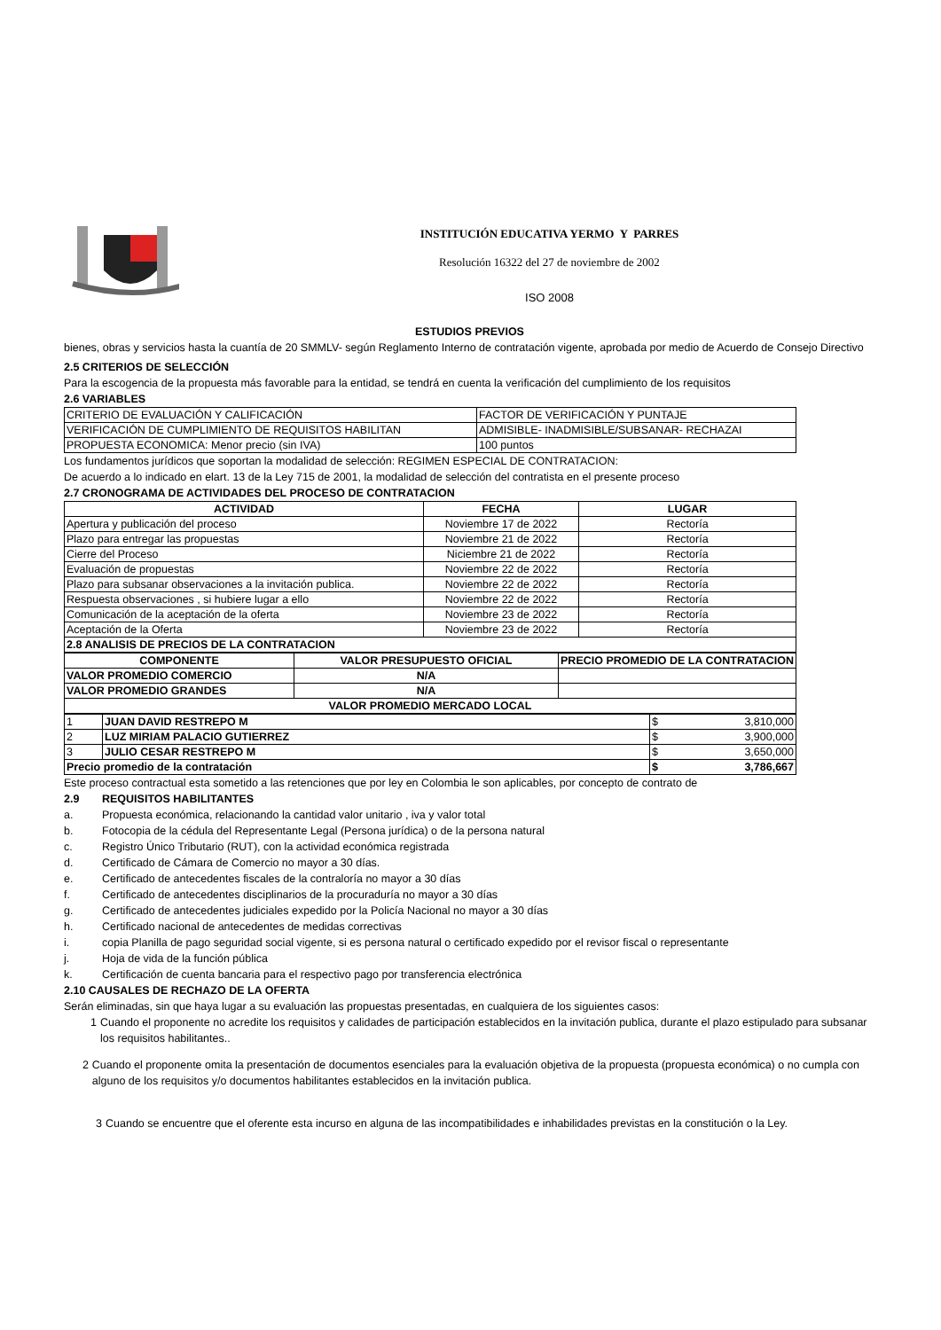INSTITUCIÓN EDUCATIVA YERMO Y PARRES
Resolución 16322 del 27 de noviembre de 2002
ISO 2008
ESTUDIOS PREVIOS
bienes, obras y servicios hasta la cuantía de 20 SMMLV- según Reglamento Interno de contratación vigente, aprobada por medio de Acuerdo de Consejo Directivo
2.5 CRITERIOS DE SELECCIÓN
Para la escogencia de la propuesta más favorable para la entidad, se tendrá en cuenta la verificación del cumplimiento de los requisitos
2.6 VARIABLES
| CRITERIO DE EVALUACIÓN Y CALIFICACIÓN | FACTOR DE VERIFICACIÓN Y PUNTAJE |
| VERIFICACIÓN DE CUMPLIMIENTO DE REQUISITOS HABILITAN | ADMISIBLE- INADMISIBLE/SUBSANAR- RECHAZAI |
| PROPUESTA ECONOMICA: Menor precio (sin IVA) | 100 puntos |
Los fundamentos jurídicos que soportan la modalidad de selección: REGIMEN ESPECIAL DE CONTRATACION:
De acuerdo a lo indicado en elart. 13 de la Ley 715 de 2001, la modalidad de selección del contratista en el presente proceso
2.7 CRONOGRAMA DE ACTIVIDADES DEL PROCESO DE CONTRATACION
| ACTIVIDAD | FECHA | LUGAR |
| --- | --- | --- |
| Apertura y publicación del proceso | Noviembre 17 de 2022 | Rectoría |
| Plazo para entregar las propuestas | Noviembre 21 de 2022 | Rectoría |
| Cierre del Proceso | Niciembre 21 de 2022 | Rectoría |
| Evaluación de propuestas | Noviembre 22 de 2022 | Rectoría |
| Plazo para subsanar observaciones a la invitación publica. | Noviembre 22 de 2022 | Rectoría |
| Respuesta observaciones , si hubiere lugar a ello | Noviembre 22 de 2022 | Rectoría |
| Comunicación de la aceptación de la oferta | Noviembre 23 de 2022 | Rectoría |
| Aceptación de la Oferta | Noviembre 23 de 2022 | Rectoría |
| 2.8 ANALISIS DE PRECIOS DE LA CONTRATACION | | |
| COMPONENTE | VALOR PRESUPUESTO OFICIAL | PRECIO PROMEDIO DE LA CONTRATACION |
| --- | --- | --- |
| VALOR PROMEDIO COMERCIO | N/A | |
| VALOR PROMEDIO GRANDES | N/A | |
| VALOR PROMEDIO MERCADO LOCAL | | |
| 1 | JUAN DAVID RESTREPO M | $ 3,810,000 |
| 2 | LUZ MIRIAM PALACIO GUTIERREZ | $ 3,900,000 |
| 3 | JULIO CESAR RESTREPO M | $ 3,650,000 |
| Precio promedio de la contratación | | $ 3,786,667 |
Este proceso contractual esta sometido a las retenciones que por ley en Colombia le son aplicables, por concepto de contrato de
2.9 REQUISITOS HABILITANTES
a. Propuesta económica, relacionando la cantidad valor unitario , iva y valor total
b. Fotocopia de la cédula del Representante Legal (Persona jurídica) o de la persona natural
c. Registro Único Tributario (RUT), con la actividad económica registrada
d. Certificado de Cámara de Comercio no mayor a 30 días.
e. Certificado de antecedentes fiscales de la contraloría no mayor a 30 días
f. Certificado de antecedentes disciplinarios de la procuraduría no mayor a 30 días
g. Certificado de antecedentes judiciales expedido por la Policía Nacional no mayor a 30 días
h. Certificado nacional de antecedentes de medidas correctivas
i. copia Planilla de pago seguridad social vigente, si es persona natural o certificado expedido por el revisor fiscal o representante
j. Hoja de vida de la función pública
k. Certificación de cuenta bancaria para el respectivo pago por transferencia electrónica
2.10 CAUSALES DE RECHAZO DE LA OFERTA
Serán eliminadas, sin que haya lugar a su evaluación las propuestas presentadas, en cualquiera de los siguientes casos:
1 Cuando el proponente no acredite los requisitos y calidades de participación establecidos en la invitación publica, durante el plazo estipulado para subsanar los requisitos habilitantes..
2 Cuando el proponente omita la presentación de documentos esenciales para la evaluación objetiva de la propuesta (propuesta económica) o no cumpla con alguno de los requisitos y/o documentos habilitantes establecidos en la invitación publica.
3 Cuando se encuentre que el oferente esta incurso en alguna de las incompatibilidades e inhabilidades previstas en la constitución o la Ley.